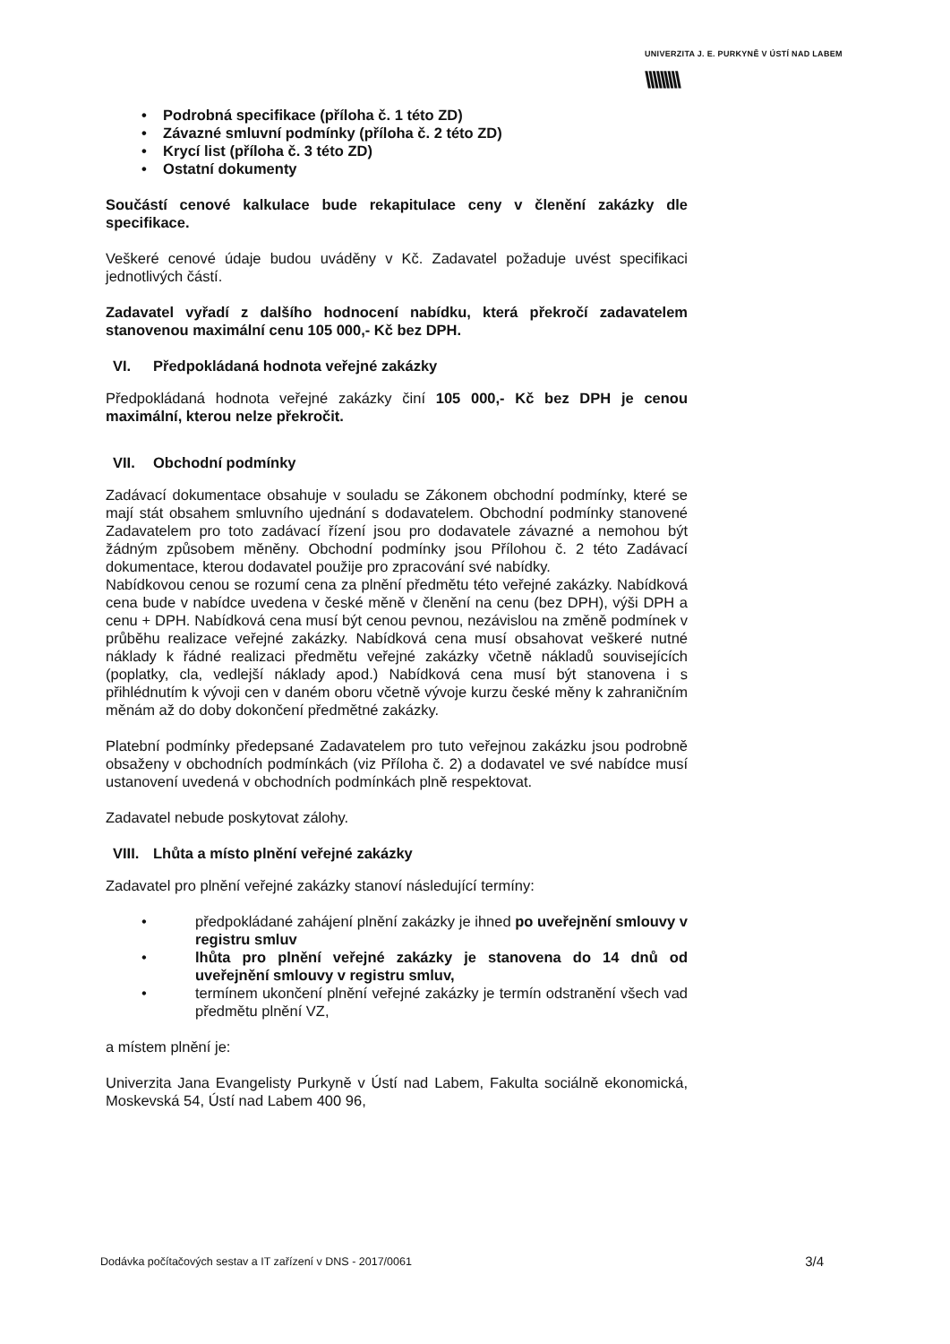UNIVERZITA J. E. PURKYNĚ V ÚSTÍ NAD LABEM
\\\\\\\\\
• Podrobná specifikace (příloha č. 1 této ZD)
• Závazné smluvní podmínky (příloha č. 2 této ZD)
• Krycí list (příloha č. 3 této ZD)
• Ostatní dokumenty
Součástí cenové kalkulace bude rekapitulace ceny v členění zakázky dle specifikace.
Veškeré cenové údaje budou uváděny v Kč. Zadavatel požaduje uvést specifikaci jednotlivých částí.
Zadavatel vyřadí z dalšího hodnocení nabídku, která překročí zadavatelem stanovenou maximální cenu 105 000,- Kč bez DPH.
VI. Předpokládaná hodnota veřejné zakázky
Předpokládaná hodnota veřejné zakázky činí 105 000,- Kč bez DPH je cenou maximální, kterou nelze překročit.
VII. Obchodní podmínky
Zadávací dokumentace obsahuje v souladu se Zákonem obchodní podmínky, které se mají stát obsahem smluvního ujednání s dodavatelem. Obchodní podmínky stanovené Zadavatelem pro toto zadávací řízení jsou pro dodavatele závazné a nemohou být žádným způsobem měněny. Obchodní podmínky jsou Přílohou č. 2 této Zadávací dokumentace, kterou dodavatel použije pro zpracování své nabídky.
Nabídkovou cenou se rozumí cena za plnění předmětu této veřejné zakázky. Nabídková cena bude v nabídce uvedena v české měně v členění na cenu (bez DPH), výši DPH a cenu + DPH. Nabídková cena musí být cenou pevnou, nezávislou na změně podmínek v průběhu realizace veřejné zakázky. Nabídková cena musí obsahovat veškeré nutné náklady k řádné realizaci předmětu veřejné zakázky včetně nákladů souvisejících (poplatky, cla, vedlejší náklady apod.) Nabídková cena musí být stanovena i s přihlédnutím k vývoji cen v daném oboru včetně vývoje kurzu české měny k zahraničním měnám až do doby dokončení předmětné zakázky.
Platební podmínky předepsané Zadavatelem pro tuto veřejnou zakázku jsou podrobně obsaženy v obchodních podmínkách (viz Příloha č. 2) a dodavatel ve své nabídce musí ustanovení uvedená v obchodních podmínkách plně respektovat.
Zadavatel nebude poskytovat zálohy.
VIII. Lhůta a místo plnění veřejné zakázky
Zadavatel pro plnění veřejné zakázky stanoví následující termíny:
• předpokládané zahájení plnění zakázky je ihned po uveřejnění smlouvy v registru smluv
• lhůta pro plnění veřejné zakázky je stanovena do 14 dnů od uveřejnění smlouvy v registru smluv,
• termínem ukončení plnění veřejné zakázky je termín odstranění všech vad předmětu plnění VZ,
a místem plnění je:
Univerzita Jana Evangelisty Purkyně v Ústí nad Labem, Fakulta sociálně ekonomická, Moskevská 54, Ústí nad Labem 400 96,
Dodávka počítačových sestav a IT zařízení v DNS - 2017/0061 3/4